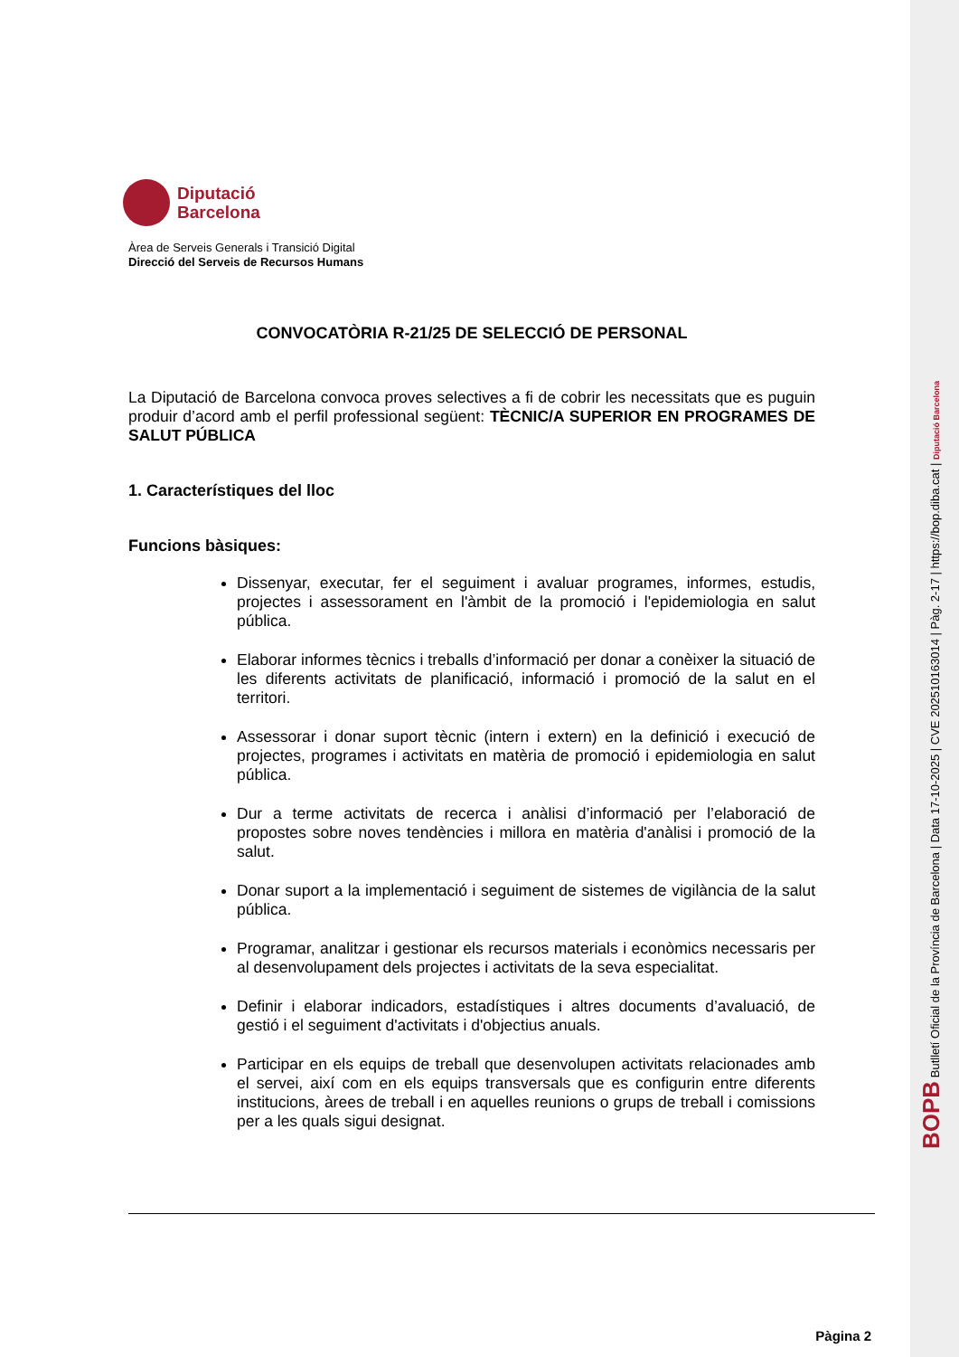Diputació
Barcelona
Àrea de Serveis Generals i Transició Digital
Direcció del Serveis de Recursos Humans
CONVOCATÒRIA R-21/25 DE SELECCIÓ DE PERSONAL
La Diputació de Barcelona convoca proves selectives a fi de cobrir les necessitats que es puguin produir d’acord amb el perfil professional següent: TÈCNIC/A SUPERIOR EN PROGRAMES DE SALUT PÚBLICA
1. Característiques del lloc
Funcions bàsiques:
Dissenyar, executar, fer el seguiment i avaluar programes, informes, estudis, projectes i assessorament en l'àmbit de la promoció i l'epidemiologia en salut pública.
Elaborar informes tècnics i treballs d’informació per donar a conèixer la situació de les diferents activitats de planificació, informació i promoció de la salut en el territori.
Assessorar i donar suport tècnic (intern i extern) en la definició i execució de projectes, programes i activitats en matèria de promoció i epidemiologia en salut pública.
Dur a terme activitats de recerca i anàlisi d’informació per l’elaboració de propostes sobre noves tendències i millora en matèria d'anàlisi i promoció de la salut.
Donar suport a la implementació i seguiment de sistemes de vigilància de la salut pública.
Programar, analitzar i gestionar els recursos materials i econòmics necessaris per al desenvolupament dels projectes i activitats de la seva especialitat.
Definir i elaborar indicadors, estadístiques i altres documents d’avaluació, de gestió i el seguiment d'activitats i d'objectius anuals.
Participar en els equips de treball que desenvolupen activitats relacionades amb el servei, així com en els equips transversals que es configurin entre diferents institucions, àrees de treball i en aquelles reunions o grups de treball i comissions per a les quals sigui designat.
Pàgina 2
BOPB Butlletí Oficial de la Província de Barcelona | Data 17-10-2025 | CVE 202510163014 | Pàg. 2-17 | https://bop.diba.cat | Diputació Barcelona